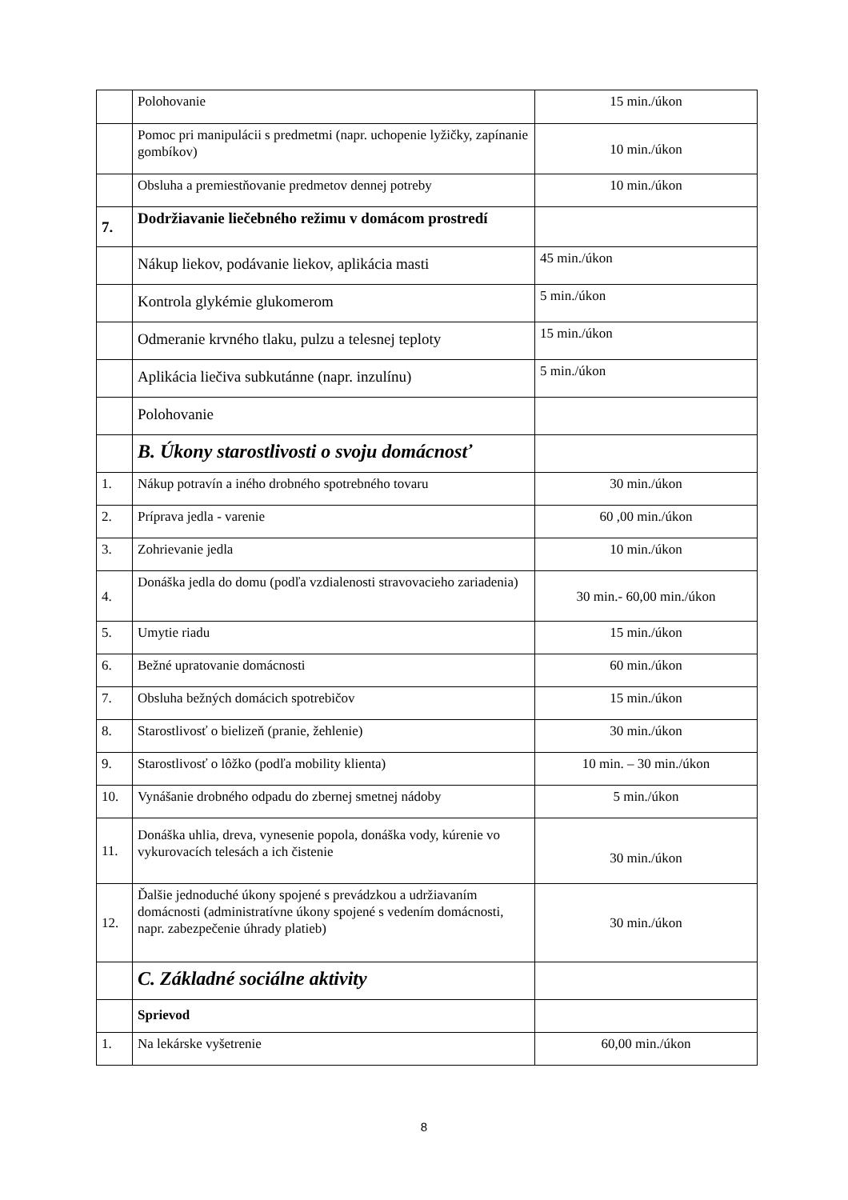| | Polohovanie | 15 min./úkon |
| | Pomoc pri manipulácii s predmetmi (napr. uchopenie lyžičky, zapínanie gombíkov) | 10 min./úkon |
| | Obsluha a premiestňovanie predmetov dennej potreby | 10 min./úkon |
| 7. | Dodržiavanie liečebného režimu v domácom prostredí | |
| | Nákup liekov, podávanie liekov, aplikácia masti | 45 min./úkon |
| | Kontrola glykémie glukomerom | 5 min./úkon |
| | Odmeranie krvného tlaku, pulzu a telesnej teploty | 15 min./úkon |
| | Aplikácia liečiva subkutánne (napr. inzulínu) | 5 min./úkon |
| | Polohovanie | |
| | B. Úkony starostlivosti o svoju domácnosť | |
| 1. | Nákup potravín a iného drobného spotrebného tovaru | 30 min./úkon |
| 2. | Príprava jedla - varenie | 60 ,00 min./úkon |
| 3. | Zohrievanie jedla | 10 min./úkon |
| 4. | Donáška jedla do domu (podľa vzdialenosti stravovacieho zariadenia) | 30 min.- 60,00 min./úkon |
| 5. | Umytie riadu | 15 min./úkon |
| 6. | Bežné upratovanie domácnosti | 60 min./úkon |
| 7. | Obsluha bežných domácich spotrebičov | 15 min./úkon |
| 8. | Starostlivosť o bielizeň (pranie, žehlenie) | 30 min./úkon |
| 9. | Starostlivosť o lôžko (podľa mobility klienta) | 10 min. – 30 min./úkon |
| 10. | Vynášanie drobného odpadu do zbernej smetnej nádoby | 5 min./úkon |
| 11. | Donáška uhlia, dreva, vynesenie popola, donáška vody, kúrenie vo vykurovacích telesách a ich čistenie | 30 min./úkon |
| 12. | Ďalšie jednoduché úkony spojené s prevádzkou a udržiavaním domácnosti (administratívne úkony spojené s vedením domácnosti, napr. zabezpečenie úhrady platieb) | 30 min./úkon |
| | C. Základné sociálne aktivity | |
| | Sprievod | |
| 1. | Na lekárske vyšetrenie | 60,00 min./úkon |
8